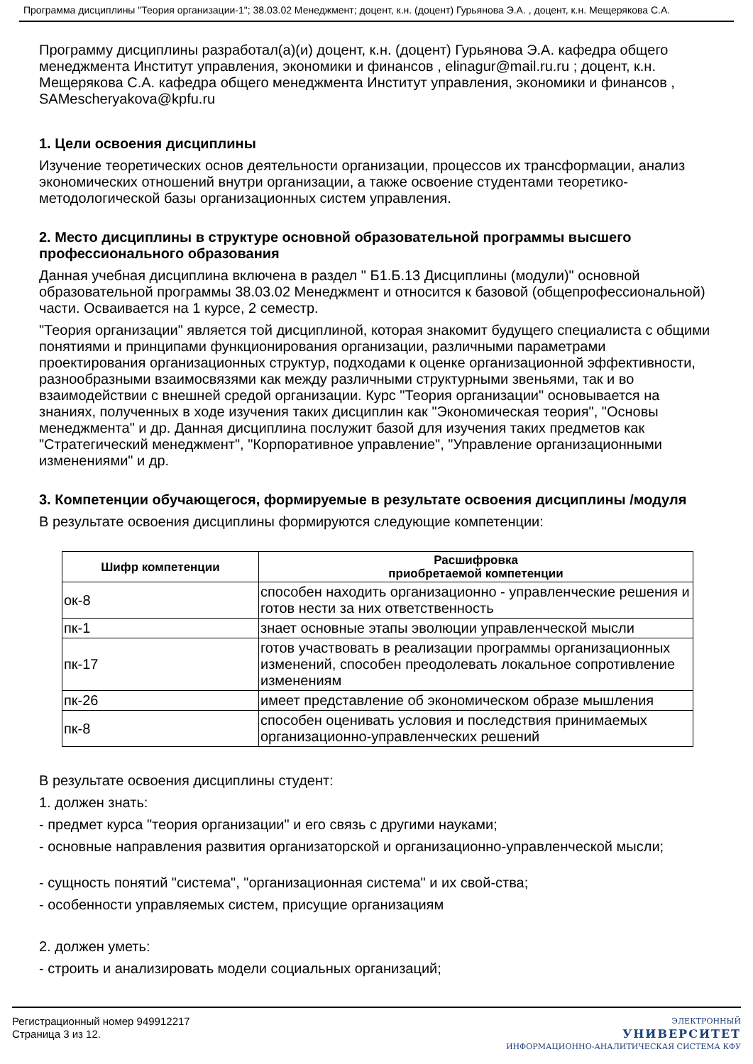Программа дисциплины "Теория организации-1"; 38.03.02 Менеджмент; доцент, к.н. (доцент) Гурьянова Э.А. , доцент, к.н. Мещерякова С.А.
Программу дисциплины разработал(а)(и) доцент, к.н. (доцент) Гурьянова Э.А. кафедра общего менеджмента Институт управления, экономики и финансов , elinagur@mail.ru.ru ; доцент, к.н. Мещерякова С.А. кафедра общего менеджмента Институт управления, экономики и финансов , SAMescheryakova@kpfu.ru
1. Цели освоения дисциплины
Изучение теоретических основ деятельности организации, процессов их трансформации, анализ экономических отношений внутри организации, а также освоение студентами теоретико-методологической базы организационных систем управления.
2. Место дисциплины в структуре основной образовательной программы высшего профессионального образования
Данная учебная дисциплина включена в раздел " Б1.Б.13 Дисциплины (модули)" основной образовательной программы 38.03.02 Менеджмент и относится к базовой (общепрофессиональной) части. Осваивается на 1 курсе, 2 семестр.
"Теория организации" является той дисциплиной, которая знакомит будущего специалиста с общими понятиями и принципами функционирования организации, различными параметрами проектирования организационных структур, подходами к оценке организационной эффективности, разнообразными взаимосвязями как между различными структурными звеньями, так и во взаимодействии с внешней средой организации. Курс "Теория организации" основывается на знаниях, полученных в ходе изучения таких дисциплин как "Экономическая теория", "Основы менеджмента" и др. Данная дисциплина послужит базой для изучения таких предметов как "Стратегический менеджмент", "Корпоративное управление", "Управление организационными изменениями" и др.
3. Компетенции обучающегося, формируемые в результате освоения дисциплины /модуля
В результате освоения дисциплины формируются следующие компетенции:
| Шифр компетенции | Расшифровка приобретаемой компетенции |
| --- | --- |
| ок-8 | способен находить организационно - управленческие решения и готов нести за них ответственность |
| пк-1 | знает основные этапы эволюции управленческой мысли |
| пк-17 | готов участвовать в реализации программы организационных изменений, способен преодолевать локальное сопротивление изменениям |
| пк-26 | имеет представление об экономическом образе мышления |
| пк-8 | способен оценивать условия и последствия принимаемых организационно-управленческих решений |
В результате освоения дисциплины студент:
1. должен знать:
- предмет курса "теория организации" и его связь с другими науками;
- основные направления развития организаторской и организационно-управленческой мысли;
- сущность понятий "система", "организационная система" и их свой-ства;
- особенности управляемых систем, присущие организациям
2. должен уметь:
- строить и анализировать модели социальных организаций;
Регистрационный номер 949912217
Страница 3 из 12.
ЭЛЕКТРОННЫЙ
УНИВЕРСИТЕТ
ИНФОРМАЦИОННО-АНАЛИТИЧЕСКАЯ СИСТЕМА КФУ